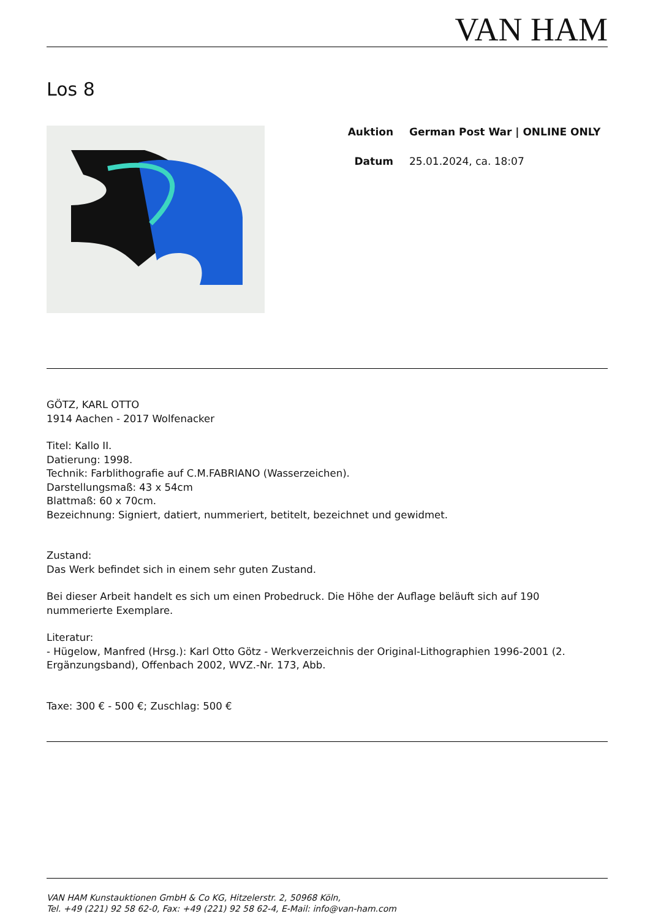VAN HAM
Los 8
Auktion German Post War | ONLINE ONLY
Datum 25.01.2024, ca. 18:07
GÖTZ, KARL OTTO
1914 Aachen - 2017 Wolfenacker
Titel: Kallo II.
Datierung: 1998.
Technik: Farblithografie auf C.M.FABRIANO (Wasserzeichen).
Darstellungsmaß: 43 x 54cm
Blattmaß: 60 x 70cm.
Bezeichnung: Signiert, datiert, nummeriert, betitelt, bezeichnet und gewidmet.
Zustand:
Das Werk befindet sich in einem sehr guten Zustand.
Bei dieser Arbeit handelt es sich um einen Probedruck. Die Höhe der Auflage beläuft sich auf 190 nummerierte Exemplare.
Literatur:
- Hügelow, Manfred (Hrsg.): Karl Otto Götz - Werkverzeichnis der Original-Lithographien 1996-2001 (2. Ergänzungsband), Offenbach 2002, WVZ.-Nr. 173, Abb.
Taxe: 300 € - 500 €; Zuschlag: 500 €
VAN HAM Kunstauktionen GmbH & Co KG, Hitzelerstr. 2, 50968 Köln,
Tel. +49 (221) 92 58 62-0, Fax: +49 (221) 92 58 62-4, E-Mail: info@van-ham.com